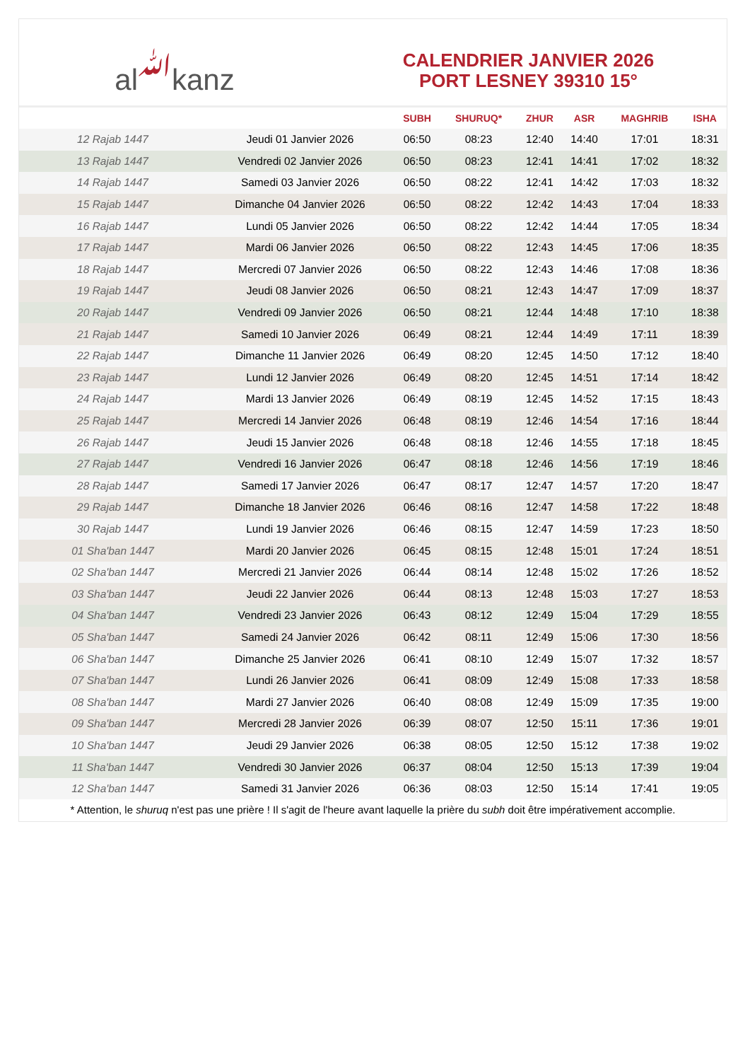al ﷲ kanz
CALENDRIER JANVIER 2026
PORT LESNEY 39310 15°
| | | SUBH | SHURUQ* | ZHUR | ASR | MAGHRIB | ISHA |
| --- | --- | --- | --- | --- | --- | --- | --- |
| 12 Rajab 1447 | Jeudi 01 Janvier 2026 | 06:50 | 08:23 | 12:40 | 14:40 | 17:01 | 18:31 |
| 13 Rajab 1447 | Vendredi 02 Janvier 2026 | 06:50 | 08:23 | 12:41 | 14:41 | 17:02 | 18:32 |
| 14 Rajab 1447 | Samedi 03 Janvier 2026 | 06:50 | 08:22 | 12:41 | 14:42 | 17:03 | 18:32 |
| 15 Rajab 1447 | Dimanche 04 Janvier 2026 | 06:50 | 08:22 | 12:42 | 14:43 | 17:04 | 18:33 |
| 16 Rajab 1447 | Lundi 05 Janvier 2026 | 06:50 | 08:22 | 12:42 | 14:44 | 17:05 | 18:34 |
| 17 Rajab 1447 | Mardi 06 Janvier 2026 | 06:50 | 08:22 | 12:43 | 14:45 | 17:06 | 18:35 |
| 18 Rajab 1447 | Mercredi 07 Janvier 2026 | 06:50 | 08:22 | 12:43 | 14:46 | 17:08 | 18:36 |
| 19 Rajab 1447 | Jeudi 08 Janvier 2026 | 06:50 | 08:21 | 12:43 | 14:47 | 17:09 | 18:37 |
| 20 Rajab 1447 | Vendredi 09 Janvier 2026 | 06:50 | 08:21 | 12:44 | 14:48 | 17:10 | 18:38 |
| 21 Rajab 1447 | Samedi 10 Janvier 2026 | 06:49 | 08:21 | 12:44 | 14:49 | 17:11 | 18:39 |
| 22 Rajab 1447 | Dimanche 11 Janvier 2026 | 06:49 | 08:20 | 12:45 | 14:50 | 17:12 | 18:40 |
| 23 Rajab 1447 | Lundi 12 Janvier 2026 | 06:49 | 08:20 | 12:45 | 14:51 | 17:14 | 18:42 |
| 24 Rajab 1447 | Mardi 13 Janvier 2026 | 06:49 | 08:19 | 12:45 | 14:52 | 17:15 | 18:43 |
| 25 Rajab 1447 | Mercredi 14 Janvier 2026 | 06:48 | 08:19 | 12:46 | 14:54 | 17:16 | 18:44 |
| 26 Rajab 1447 | Jeudi 15 Janvier 2026 | 06:48 | 08:18 | 12:46 | 14:55 | 17:18 | 18:45 |
| 27 Rajab 1447 | Vendredi 16 Janvier 2026 | 06:47 | 08:18 | 12:46 | 14:56 | 17:19 | 18:46 |
| 28 Rajab 1447 | Samedi 17 Janvier 2026 | 06:47 | 08:17 | 12:47 | 14:57 | 17:20 | 18:47 |
| 29 Rajab 1447 | Dimanche 18 Janvier 2026 | 06:46 | 08:16 | 12:47 | 14:58 | 17:22 | 18:48 |
| 30 Rajab 1447 | Lundi 19 Janvier 2026 | 06:46 | 08:15 | 12:47 | 14:59 | 17:23 | 18:50 |
| 01 Sha'ban 1447 | Mardi 20 Janvier 2026 | 06:45 | 08:15 | 12:48 | 15:01 | 17:24 | 18:51 |
| 02 Sha'ban 1447 | Mercredi 21 Janvier 2026 | 06:44 | 08:14 | 12:48 | 15:02 | 17:26 | 18:52 |
| 03 Sha'ban 1447 | Jeudi 22 Janvier 2026 | 06:44 | 08:13 | 12:48 | 15:03 | 17:27 | 18:53 |
| 04 Sha'ban 1447 | Vendredi 23 Janvier 2026 | 06:43 | 08:12 | 12:49 | 15:04 | 17:29 | 18:55 |
| 05 Sha'ban 1447 | Samedi 24 Janvier 2026 | 06:42 | 08:11 | 12:49 | 15:06 | 17:30 | 18:56 |
| 06 Sha'ban 1447 | Dimanche 25 Janvier 2026 | 06:41 | 08:10 | 12:49 | 15:07 | 17:32 | 18:57 |
| 07 Sha'ban 1447 | Lundi 26 Janvier 2026 | 06:41 | 08:09 | 12:49 | 15:08 | 17:33 | 18:58 |
| 08 Sha'ban 1447 | Mardi 27 Janvier 2026 | 06:40 | 08:08 | 12:49 | 15:09 | 17:35 | 19:00 |
| 09 Sha'ban 1447 | Mercredi 28 Janvier 2026 | 06:39 | 08:07 | 12:50 | 15:11 | 17:36 | 19:01 |
| 10 Sha'ban 1447 | Jeudi 29 Janvier 2026 | 06:38 | 08:05 | 12:50 | 15:12 | 17:38 | 19:02 |
| 11 Sha'ban 1447 | Vendredi 30 Janvier 2026 | 06:37 | 08:04 | 12:50 | 15:13 | 17:39 | 19:04 |
| 12 Sha'ban 1447 | Samedi 31 Janvier 2026 | 06:36 | 08:03 | 12:50 | 15:14 | 17:41 | 19:05 |
* Attention, le shuruq n'est pas une prière ! Il s'agit de l'heure avant laquelle la prière du subh doit être impérativement accomplie.